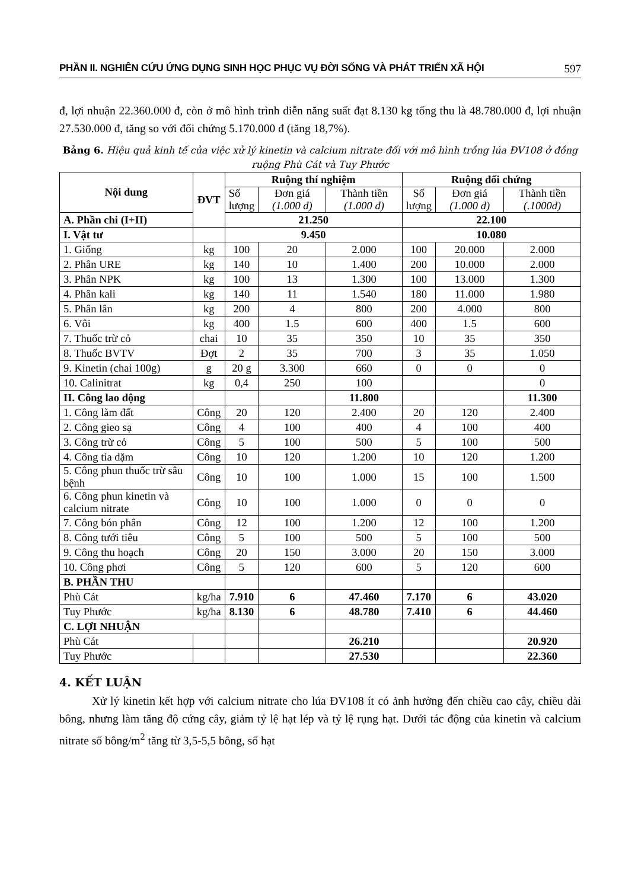PHẦN II. NGHIÊN CỨU ỨNG DỤNG SINH HỌC PHỤC VỤ ĐỜI SỐNG VÀ PHÁT TRIỂN XÃ HỘI 597
đ, lợi nhuận 22.360.000 đ, còn ở mô hình trình diễn năng suất đạt 8.130 kg tổng thu là 48.780.000 đ, lợi nhuận 27.530.000 đ, tăng so với đối chứng 5.170.000 đ (tăng 18,7%).
Bảng 6. Hiệu quả kinh tế của việc xử lý kinetin và calcium nitrate đối với mô hình trồng lúa ĐV108 ở đồng ruộng Phù Cát và Tuy Phước
| Nội dung | ĐVT | Ruộng thí nghiệm | | | Ruộng đối chứng | | |
| --- | --- | --- | --- | --- | --- | --- | --- |
| | | Số lượng | Đơn giá (1.000 đ) | Thành tiền (1.000 đ) | Số lượng | Đơn giá (1.000 đ) | Thành tiền (.1000đ) |
| A. Phần chi (I+II) | | 21.250 | | | 22.100 | | |
| I. Vật tư | | 9.450 | | | 10.080 | | |
| 1. Giống | kg | 100 | 20 | 2.000 | 100 | 20.000 | 2.000 |
| 2. Phân URE | kg | 140 | 10 | 1.400 | 200 | 10.000 | 2.000 |
| 3. Phân NPK | kg | 100 | 13 | 1.300 | 100 | 13.000 | 1.300 |
| 4. Phân kali | kg | 140 | 11 | 1.540 | 180 | 11.000 | 1.980 |
| 5. Phân lân | kg | 200 | 4 | 800 | 200 | 4.000 | 800 |
| 6. Vôi | kg | 400 | 1.5 | 600 | 400 | 1.5 | 600 |
| 7. Thuốc trừ cỏ | chai | 10 | 35 | 350 | 10 | 35 | 350 |
| 8. Thuốc BVTV | Đợt | 2 | 35 | 700 | 3 | 35 | 1.050 |
| 9. Kinetin (chai 100g) | g | 20 g | 3.300 | 660 | 0 | 0 | 0 |
| 10. Calinitrat | kg | 0,4 | 250 | 100 | | | 0 |
| II. Công lao động | | | | 11.800 | | | 11.300 |
| 1. Công làm đất | Công | 20 | 120 | 2.400 | 20 | 120 | 2.400 |
| 2. Công gieo sạ | Công | 4 | 100 | 400 | 4 | 100 | 400 |
| 3. Công trừ cỏ | Công | 5 | 100 | 500 | 5 | 100 | 500 |
| 4. Công tỉa dặm | Công | 10 | 120 | 1.200 | 10 | 120 | 1.200 |
| 5. Công phun thuốc trừ sâu bệnh | Công | 10 | 100 | 1.000 | 15 | 100 | 1.500 |
| 6. Công phun kinetin và calcium nitrate | Công | 10 | 100 | 1.000 | 0 | 0 | 0 |
| 7. Công bón phân | Công | 12 | 100 | 1.200 | 12 | 100 | 1.200 |
| 8. Công tưới tiêu | Công | 5 | 100 | 500 | 5 | 100 | 500 |
| 9. Công thu hoạch | Công | 20 | 150 | 3.000 | 20 | 150 | 3.000 |
| 10. Công phơi | Công | 5 | 120 | 600 | 5 | 120 | 600 |
| B. PHẦN THU | | | | | | | |
| Phù Cát | kg/ha | 7.910 | 6 | 47.460 | 7.170 | 6 | 43.020 |
| Tuy Phước | kg/ha | 8.130 | 6 | 48.780 | 7.410 | 6 | 44.460 |
| C. LỢI NHUẬN | | | | | | | |
| Phù Cát | | | | 26.210 | | | 20.920 |
| Tuy Phước | | | | 27.530 | | | 22.360 |
4. KẾT LUẬN
Xử lý kinetin kết hợp với calcium nitrate cho lúa ĐV108 ít có ảnh hưởng đến chiều cao cây, chiều dài bông, nhưng làm tăng độ cứng cây, giảm tỷ lệ hạt lép và tỷ lệ rụng hạt. Dưới tác động của kinetin và calcium nitrate số bông/m<sup>2</sup> tăng từ 3,5-5,5 bông, số hạt